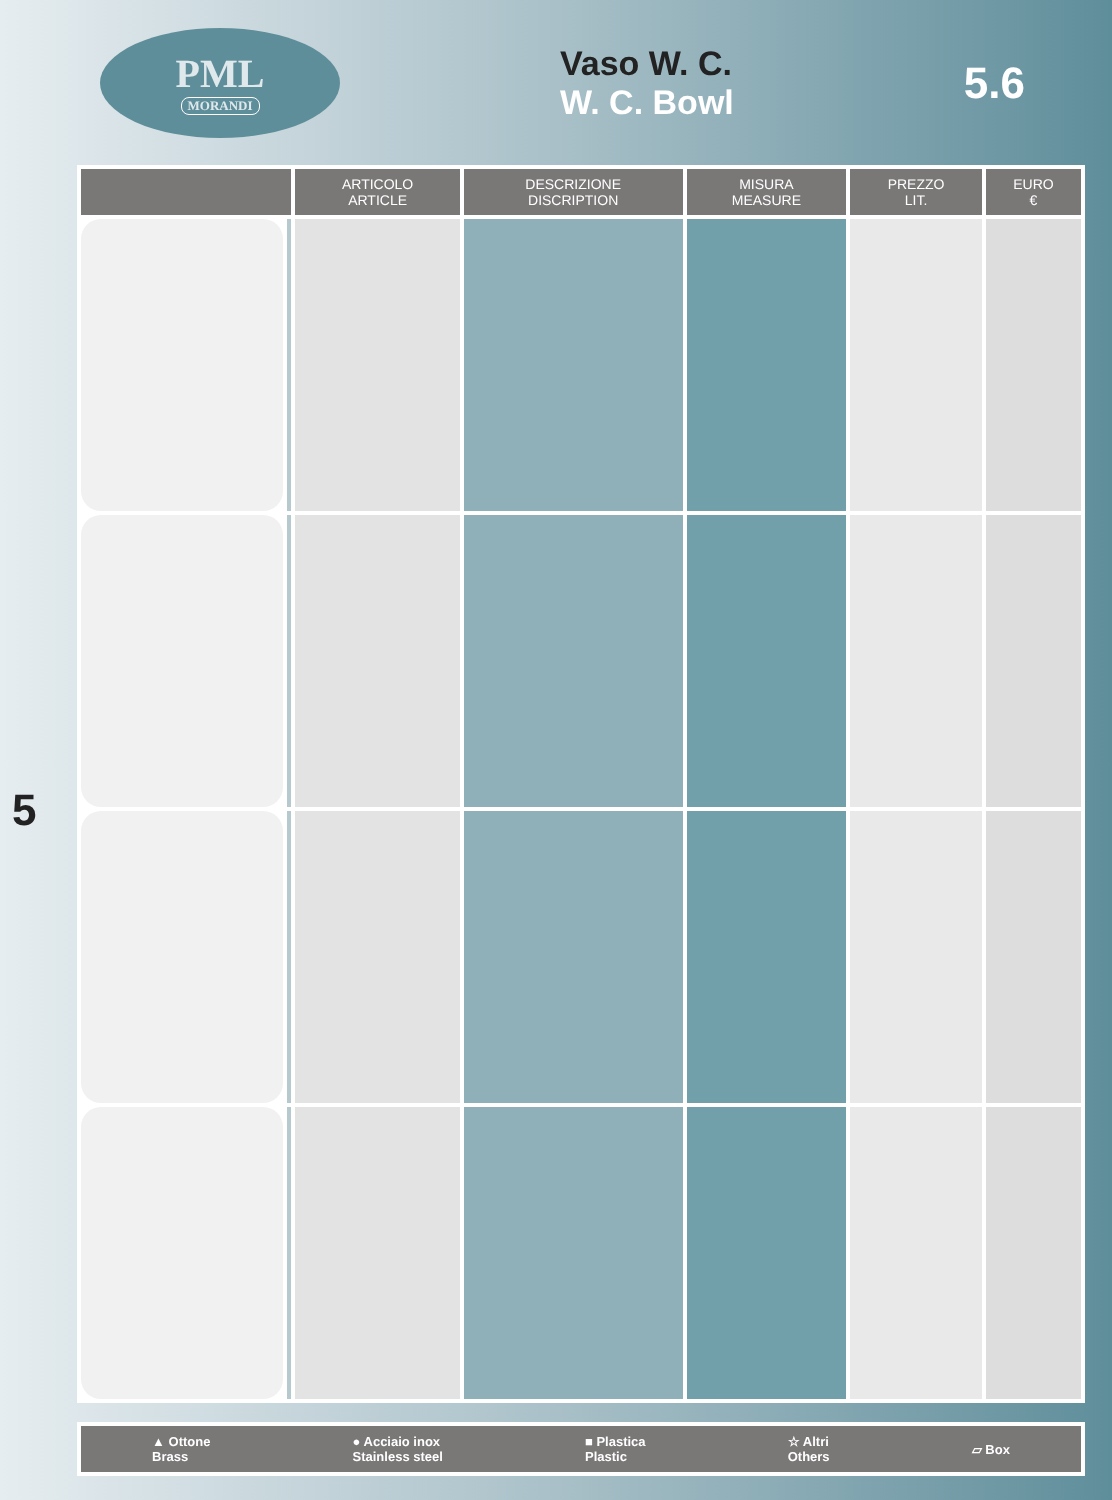PML
MORANDI
Vaso W. C.
W. C. Bowl
5.6
5
| | | ARTICOLO ARTICLE | DESCRIZIONE DISCRIPTION | MISURA MEASURE | PREZZO LIT. | EURO € |
| --- | --- | --- | --- | --- | --- | --- |
▲ Ottone
Brass ● Acciaio inox
Stainless steel ■ Plastica
Plastic ☆ Altri
Others ▱ Box